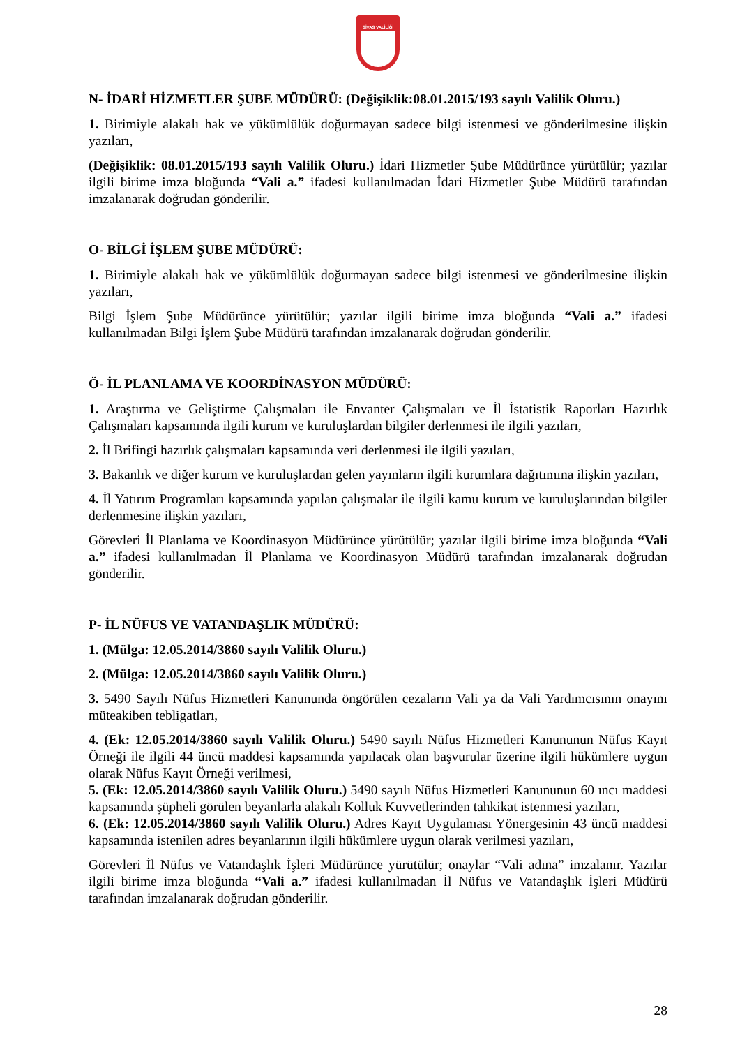SİVAS VALİLİĞİ
N- İDARİ HİZMETLER ŞUBE MÜDÜRÜ: (Değişiklik:08.01.2015/193 sayılı Valilik Oluru.)
1. Birimiyle alakalı hak ve yükümlülük doğurmayan sadece bilgi istenmesi ve gönderilmesine ilişkin yazıları,
(Değişiklik: 08.01.2015/193 sayılı Valilik Oluru.) İdari Hizmetler Şube Müdürünce yürütülür; yazılar ilgili birime imza bloğunda “Vali a.” ifadesi kullanılmadan İdari Hizmetler Şube Müdürü tarafından imzalanarak doğrudan gönderilir.
O- BİLGİ İŞLEM ŞUBE MÜDÜRÜ:
1. Birimiyle alakalı hak ve yükümlülük doğurmayan sadece bilgi istenmesi ve gönderilmesine ilişkin yazıları,
Bilgi İşlem Şube Müdürünce yürütülür; yazılar ilgili birime imza bloğunda “Vali a.” ifadesi kullanılmadan Bilgi İşlem Şube Müdürü tarafından imzalanarak doğrudan gönderilir.
Ö- İL PLANLAMA VE KOORDİNASYON MÜDÜRÜ:
1. Araştırma ve Geliştirme Çalışmaları ile Envanter Çalışmaları ve İl İstatistik Raporları Hazırlık Çalışmaları kapsamında ilgili kurum ve kuruluşlardan bilgiler derlenmesi ile ilgili yazıları,
2. İl Brifingi hazırlık çalışmaları kapsamında veri derlenmesi ile ilgili yazıları,
3. Bakanlık ve diğer kurum ve kuruluşlardan gelen yayınların ilgili kurumlara dağıtımına ilişkin yazıları,
4. İl Yatırım Programları kapsamında yapılan çalışmalar ile ilgili kamu kurum ve kuruluşlarından bilgiler derlenmesine ilişkin yazıları,
Görevleri İl Planlama ve Koordinasyon Müdürünce yürütülür; yazılar ilgili birime imza bloğunda “Vali a.” ifadesi kullanılmadan İl Planlama ve Koordinasyon Müdürü tarafından imzalanarak doğrudan gönderilir.
P- İL NÜFUS VE VATANDAŞLIK MÜDÜRÜ:
1. (Mülga: 12.05.2014/3860 sayılı Valilik Oluru.)
2. (Mülga: 12.05.2014/3860 sayılı Valilik Oluru.)
3. 5490 Sayılı Nüfus Hizmetleri Kanununda öngörülen cezaların Vali ya da Vali Yardımcısının onayını müteakiben tebligatları,
4. (Ek: 12.05.2014/3860 sayılı Valilik Oluru.) 5490 sayılı Nüfus Hizmetleri Kanununun Nüfus Kayıt Örneği ile ilgili 44 üncü maddesi kapsamında yapılacak olan başvurular üzerine ilgili hükümlere uygun olarak Nüfus Kayıt Örneği verilmesi,
5. (Ek: 12.05.2014/3860 sayılı Valilik Oluru.) 5490 sayılı Nüfus Hizmetleri Kanununun 60 ıncı maddesi kapsamında şüpheli görülen beyanlarla alakalı Kolluk Kuvvetlerinden tahkikat istenmesi yazıları,
6. (Ek: 12.05.2014/3860 sayılı Valilik Oluru.) Adres Kayıt Uygulaması Yönergesinin 43 üncü maddesi kapsamında istenilen adres beyanlarının ilgili hükümlere uygun olarak verilmesi yazıları,
Görevleri İl Nüfus ve Vatandaşlık İşleri Müdürünce yürütülür; onaylar “Vali adına” imzalanır. Yazılar ilgili birime imza bloğunda “Vali a.” ifadesi kullanılmadan İl Nüfus ve Vatandaşlık İşleri Müdürü tarafından imzalanarak doğrudan gönderilir.
28